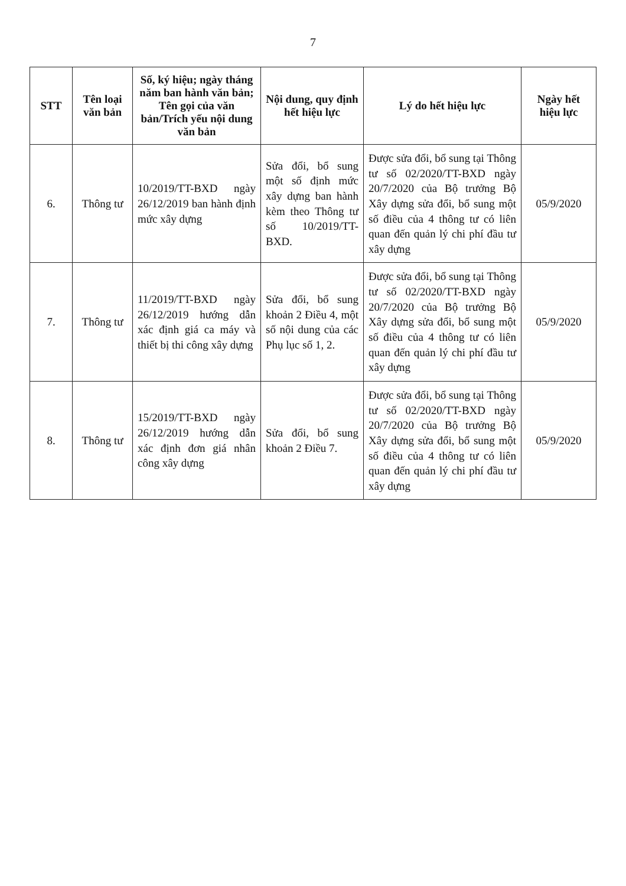7
| STT | Tên loại văn bản | Số, ký hiệu; ngày tháng năm ban hành văn bản; Tên gọi của văn bản/Trích yếu nội dung văn bản | Nội dung, quy định hết hiệu lực | Lý do hết hiệu lực | Ngày hết hiệu lực |
| --- | --- | --- | --- | --- | --- |
| 6. | Thông tư | 10/2019/TT-BXD ngày 26/12/2019 ban hành định mức xây dựng | Sửa đổi, bổ sung một số định mức xây dựng ban hành kèm theo Thông tư số 10/2019/TT-BXD. | Được sửa đổi, bổ sung tại Thông tư số 02/2020/TT-BXD ngày 20/7/2020 của Bộ trưởng Bộ Xây dựng sửa đổi, bổ sung một số điều của 4 thông tư có liên quan đến quản lý chi phí đầu tư xây dựng | 05/9/2020 |
| 7. | Thông tư | 11/2019/TT-BXD ngày 26/12/2019 hướng dẫn xác định giá ca máy và thiết bị thi công xây dựng | Sửa đổi, bổ sung khoản 2 Điều 4, một số nội dung của các Phụ lục số 1, 2. | Được sửa đổi, bổ sung tại Thông tư số 02/2020/TT-BXD ngày 20/7/2020 của Bộ trưởng Bộ Xây dựng sửa đổi, bổ sung một số điều của 4 thông tư có liên quan đến quản lý chi phí đầu tư xây dựng | 05/9/2020 |
| 8. | Thông tư | 15/2019/TT-BXD ngày 26/12/2019 hướng dẫn xác định đơn giá nhân công xây dựng | Sửa đổi, bổ sung khoản 2 Điều 7. | Được sửa đổi, bổ sung tại Thông tư số 02/2020/TT-BXD ngày 20/7/2020 của Bộ trưởng Bộ Xây dựng sửa đổi, bổ sung một số điều của 4 thông tư có liên quan đến quản lý chi phí đầu tư xây dựng | 05/9/2020 |